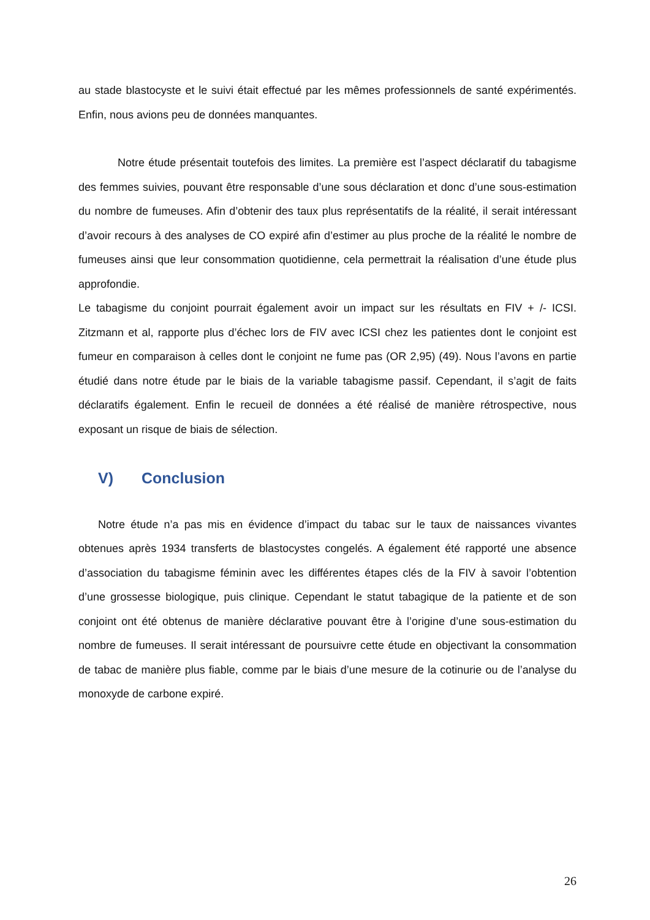au stade blastocyste et le suivi était effectué par les mêmes professionnels de santé expérimentés. Enfin, nous avions peu de données manquantes.
Notre étude présentait toutefois des limites. La première est l’aspect déclaratif du tabagisme des femmes suivies, pouvant être responsable d’une sous déclaration et donc d’une sous-estimation du nombre de fumeuses. Afin d’obtenir des taux plus représentatifs de la réalité, il serait intéressant d’avoir recours à des analyses de CO expiré afin d’estimer au plus proche de la réalité le nombre de fumeuses ainsi que leur consommation quotidienne, cela permettrait la réalisation d’une étude plus approfondie.
Le tabagisme du conjoint pourrait également avoir un impact sur les résultats en FIV + /- ICSI. Zitzmann et al, rapporte plus d’échec lors de FIV avec ICSI chez les patientes dont le conjoint est fumeur en comparaison à celles dont le conjoint ne fume pas (OR 2,95) (49). Nous l’avons en partie étudié dans notre étude par le biais de la variable tabagisme passif. Cependant, il s’agit de faits déclaratifs également. Enfin le recueil de données a été réalisé de manière rétrospective, nous exposant un risque de biais de sélection.
V) Conclusion
Notre étude n’a pas mis en évidence d’impact du tabac sur le taux de naissances vivantes obtenues après 1934 transferts de blastocystes congelés. A également été rapporté une absence d’association du tabagisme féminin avec les différentes étapes clés de la FIV à savoir l’obtention d’une grossesse biologique, puis clinique. Cependant le statut tabagique de la patiente et de son conjoint ont été obtenus de manière déclarative pouvant être à l’origine d’une sous-estimation du nombre de fumeuses. Il serait intéressant de poursuivre cette étude en objectivant la consommation de tabac de manière plus fiable, comme par le biais d’une mesure de la cotinurie ou de l’analyse du monoxyde de carbone expiré.
26